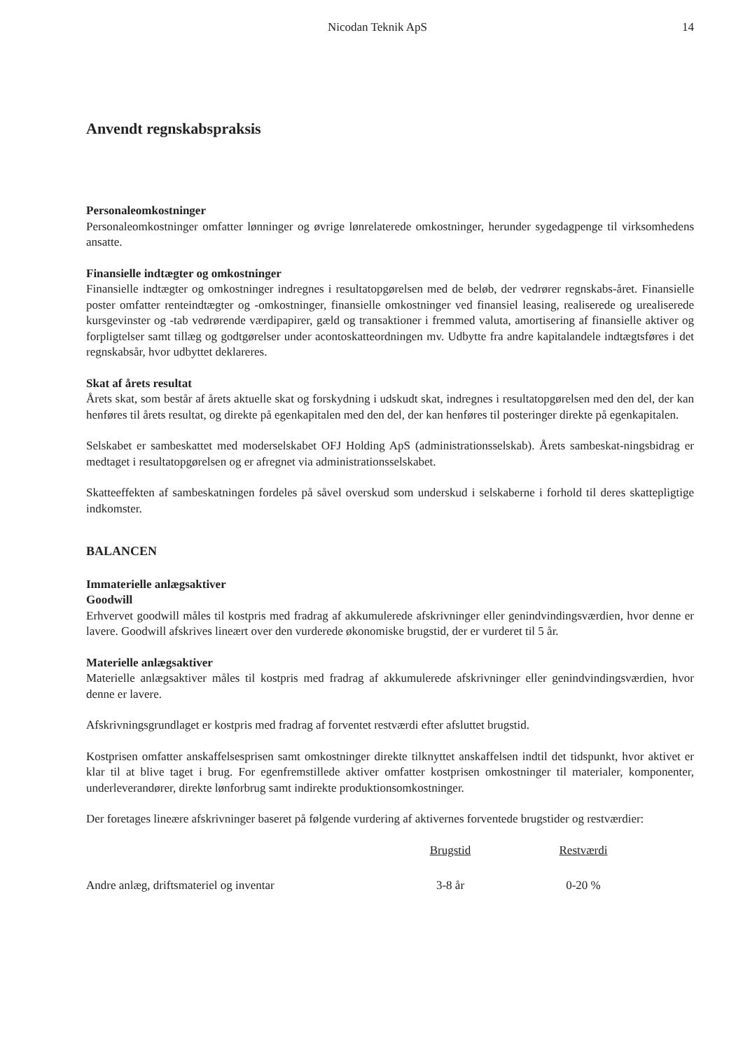Nicodan Teknik ApS 14
Anvendt regnskabspraksis
Personaleomkostninger
Personaleomkostninger omfatter lønninger og øvrige lønrelaterede omkostninger, herunder sygedagpenge til virksomhedens ansatte.
Finansielle indtægter og omkostninger
Finansielle indtægter og omkostninger indregnes i resultatopgørelsen med de beløb, der vedrører regnskabs-året. Finansielle poster omfatter renteindtægter og -omkostninger, finansielle omkostninger ved finansiel leasing, realiserede og urealiserede kursgevinster og -tab vedrørende værdipapirer, gæld og transaktioner i fremmed valuta, amortisering af finansielle aktiver og forpligtelser samt tillæg og godtgørelser under acontoskatteordningen mv. Udbytte fra andre kapitalandele indtægtsføres i det regnskabsår, hvor udbyttet deklareres.
Skat af årets resultat
Årets skat, som består af årets aktuelle skat og forskydning i udskudt skat, indregnes i resultatopgørelsen med den del, der kan henføres til årets resultat, og direkte på egenkapitalen med den del, der kan henføres til posteringer direkte på egenkapitalen.
Selskabet er sambeskattet med moderselskabet OFJ Holding ApS (administrationsselskab). Årets sambeskat-ningsbidrag er medtaget i resultatopgørelsen og er afregnet via administrationsselskabet.
Skatteeffekten af sambeskatningen fordeles på såvel overskud som underskud i selskaberne i forhold til deres skattepligtige indkomster.
BALANCEN
Immaterielle anlægsaktiver
Goodwill
Erhvervet goodwill måles til kostpris med fradrag af akkumulerede afskrivninger eller genindvindingsværdien, hvor denne er lavere. Goodwill afskrives lineært over den vurderede økonomiske brugstid, der er vurderet til 5 år.
Materielle anlægsaktiver
Materielle anlægsaktiver måles til kostpris med fradrag af akkumulerede afskrivninger eller genindvindingsværdien, hvor denne er lavere.
Afskrivningsgrundlaget er kostpris med fradrag af forventet restværdi efter afsluttet brugstid.
Kostprisen omfatter anskaffelsesprisen samt omkostninger direkte tilknyttet anskaffelsen indtil det tidspunkt, hvor aktivet er klar til at blive taget i brug. For egenfremstillede aktiver omfatter kostprisen omkostninger til materialer, komponenter, underleverandører, direkte lønforbrug samt indirekte produktionsomkostninger.
Der foretages lineære afskrivninger baseret på følgende vurdering af aktivernes forventede brugstider og restværdier:
| | Brugstid | Restværdi | |
| --- | --- | --- | --- |
| Andre anlæg, driftsmateriel og inventar | 3-8 år | 0-20 % | |